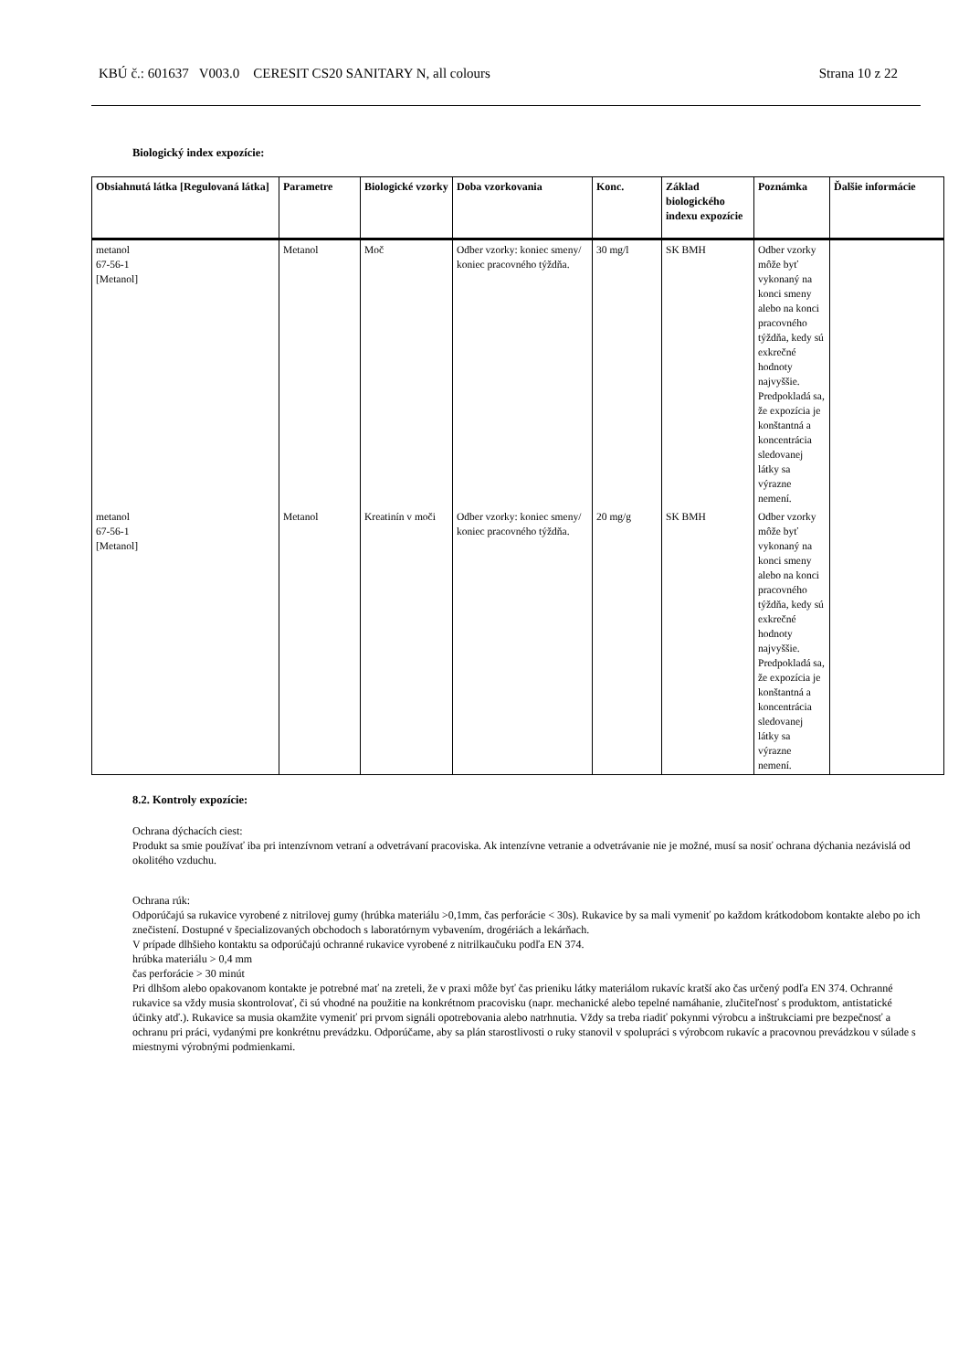KBÚ č.: 601637 V003.0 CERESIT CS20 SANITARY N, all colours Strana 10 z 22
Biologický index expozície:
| Obsiahnutá látka [Regulovaná látka] | Parametre | Biologické vzorky | Doba vzorkovania | Konc. | Základ biologického indexu expozície | Poznámka | Ďalšie informácie |
| --- | --- | --- | --- | --- | --- | --- | --- |
| metanol 67-56-1 [Metanol] | Metanol | Moč | Odber vzorky: koniec smeny/ koniec pracovného týždňa. | 30 mg/l | SK BMH | Odber vzorky môže byť vykonaný na konci smeny alebo na konci pracovného týždňa, kedy sú exkrečné hodnoty najvyššie. Predpokladá sa, že expozícia je konštantná a koncentrácia sledovanej látky sa výrazne nemení. | |
| metanol 67-56-1 [Metanol] | Metanol | Kreatinín v moči | Odber vzorky: koniec smeny/ koniec pracovného týždňa. | 20 mg/g | SK BMH | Odber vzorky môže byť vykonaný na konci smeny alebo na konci pracovného týždňa, kedy sú exkrečné hodnoty najvyššie. Predpokladá sa, že expozícia je konštantná a koncentrácia sledovanej látky sa výrazne nemení. | |
8.2. Kontroly expozície:
Ochrana dýchacích ciest:
Produkt sa smie používať iba pri intenzívnom vetraní a odvetrávaní pracoviska. Ak intenzívne vetranie a odvetrávanie nie je možné, musí sa nosiť ochrana dýchania nezávislá od okolitého vzduchu.
Ochrana rúk:
Odporúčajú sa rukavice vyrobené z nitrilovej gumy (hrúbka materiálu >0,1mm, čas perforácie < 30s). Rukavice by sa mali vymeniť po každom krátkodobom kontakte alebo po ich znečistení. Dostupné v špecializovaných obchodoch s laboratórnym vybavením, drogériách a lekárňach.
V prípade dlhšieho kontaktu sa odporúčajú ochranné rukavice vyrobené z nitrilkaučuku podľa EN 374.
hrúbka materiálu > 0,4 mm
čas perforácie > 30 minút
Pri dlhšom alebo opakovanom kontakte je potrebné mať na zreteli, že v praxi môže byť čas prieniku látky materiálom rukavíc kratší ako čas určený podľa EN 374. Ochranné rukavice sa vždy musia skontrolovať, či sú vhodné na použitie na konkrétnom pracovisku (napr. mechanické alebo tepelné namáhanie, zlučiteľnosť s produktom, antistatické účinky atď.). Rukavice sa musia okamžite vymeniť pri prvom signáli opotrebovania alebo natrhnutia. Vždy sa treba riadiť pokynmi výrobcu a inštrukciami pre bezpečnosť a ochranu pri práci, vydanými pre konkrétnu prevádzku. Odporúčame, aby sa plán starostlivosti o ruky stanovil v spolupráci s výrobcom rukavíc a pracovnou prevádzkou v súlade s miestnymi výrobnými podmienkami.